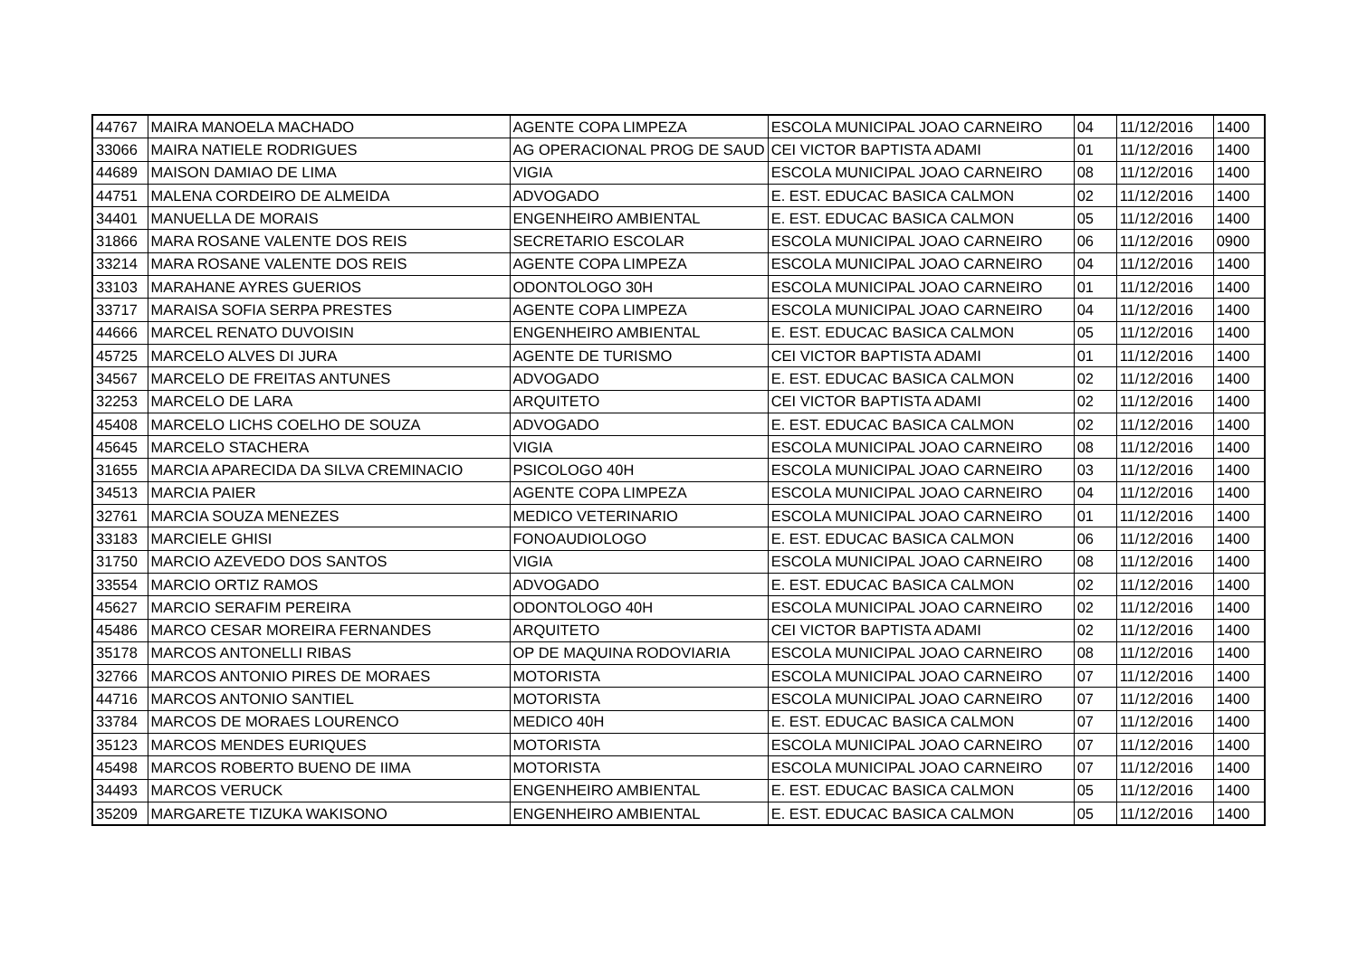| 44767 | MAIRA MANOELA MACHADO | AGENTE COPA LIMPEZA | ESCOLA MUNICIPAL JOAO CARNEIRO | 04 | 11/12/2016 | 1400 |
| 33066 | MAIRA NATIELE RODRIGUES | AG OPERACIONAL PROG DE SAUD | CEI VICTOR BAPTISTA ADAMI | 01 | 11/12/2016 | 1400 |
| 44689 | MAISON DAMIAO DE LIMA | VIGIA | ESCOLA MUNICIPAL JOAO CARNEIRO | 08 | 11/12/2016 | 1400 |
| 44751 | MALENA CORDEIRO DE ALMEIDA | ADVOGADO | E. EST. EDUCAC BASICA CALMON | 02 | 11/12/2016 | 1400 |
| 34401 | MANUELLA DE MORAIS | ENGENHEIRO AMBIENTAL | E. EST. EDUCAC BASICA CALMON | 05 | 11/12/2016 | 1400 |
| 31866 | MARA ROSANE VALENTE DOS REIS | SECRETARIO ESCOLAR | ESCOLA MUNICIPAL JOAO CARNEIRO | 06 | 11/12/2016 | 0900 |
| 33214 | MARA ROSANE VALENTE DOS REIS | AGENTE COPA LIMPEZA | ESCOLA MUNICIPAL JOAO CARNEIRO | 04 | 11/12/2016 | 1400 |
| 33103 | MARAHANE AYRES GUERIOS | ODONTOLOGO 30H | ESCOLA MUNICIPAL JOAO CARNEIRO | 01 | 11/12/2016 | 1400 |
| 33717 | MARAISA SOFIA SERPA PRESTES | AGENTE COPA LIMPEZA | ESCOLA MUNICIPAL JOAO CARNEIRO | 04 | 11/12/2016 | 1400 |
| 44666 | MARCEL RENATO DUVOISIN | ENGENHEIRO AMBIENTAL | E. EST. EDUCAC BASICA CALMON | 05 | 11/12/2016 | 1400 |
| 45725 | MARCELO ALVES DI JURA | AGENTE DE TURISMO | CEI VICTOR BAPTISTA ADAMI | 01 | 11/12/2016 | 1400 |
| 34567 | MARCELO DE FREITAS ANTUNES | ADVOGADO | E. EST. EDUCAC BASICA CALMON | 02 | 11/12/2016 | 1400 |
| 32253 | MARCELO DE LARA | ARQUITETO | CEI VICTOR BAPTISTA ADAMI | 02 | 11/12/2016 | 1400 |
| 45408 | MARCELO LICHS COELHO DE SOUZA | ADVOGADO | E. EST. EDUCAC BASICA CALMON | 02 | 11/12/2016 | 1400 |
| 45645 | MARCELO STACHERA | VIGIA | ESCOLA MUNICIPAL JOAO CARNEIRO | 08 | 11/12/2016 | 1400 |
| 31655 | MARCIA APARECIDA DA SILVA CREMINACIO | PSICOLOGO 40H | ESCOLA MUNICIPAL JOAO CARNEIRO | 03 | 11/12/2016 | 1400 |
| 34513 | MARCIA PAIER | AGENTE COPA LIMPEZA | ESCOLA MUNICIPAL JOAO CARNEIRO | 04 | 11/12/2016 | 1400 |
| 32761 | MARCIA SOUZA MENEZES | MEDICO VETERINARIO | ESCOLA MUNICIPAL JOAO CARNEIRO | 01 | 11/12/2016 | 1400 |
| 33183 | MARCIELE GHISI | FONOAUDIOLOGO | E. EST. EDUCAC BASICA CALMON | 06 | 11/12/2016 | 1400 |
| 31750 | MARCIO AZEVEDO DOS SANTOS | VIGIA | ESCOLA MUNICIPAL JOAO CARNEIRO | 08 | 11/12/2016 | 1400 |
| 33554 | MARCIO ORTIZ RAMOS | ADVOGADO | E. EST. EDUCAC BASICA CALMON | 02 | 11/12/2016 | 1400 |
| 45627 | MARCIO SERAFIM PEREIRA | ODONTOLOGO 40H | ESCOLA MUNICIPAL JOAO CARNEIRO | 02 | 11/12/2016 | 1400 |
| 45486 | MARCO CESAR MOREIRA FERNANDES | ARQUITETO | CEI VICTOR BAPTISTA ADAMI | 02 | 11/12/2016 | 1400 |
| 35178 | MARCOS ANTONELLI RIBAS | OP DE MAQUINA RODOVIARIA | ESCOLA MUNICIPAL JOAO CARNEIRO | 08 | 11/12/2016 | 1400 |
| 32766 | MARCOS ANTONIO PIRES DE MORAES | MOTORISTA | ESCOLA MUNICIPAL JOAO CARNEIRO | 07 | 11/12/2016 | 1400 |
| 44716 | MARCOS ANTONIO SANTIEL | MOTORISTA | ESCOLA MUNICIPAL JOAO CARNEIRO | 07 | 11/12/2016 | 1400 |
| 33784 | MARCOS DE MORAES LOURENCO | MEDICO 40H | E. EST. EDUCAC BASICA CALMON | 07 | 11/12/2016 | 1400 |
| 35123 | MARCOS MENDES EURIQUES | MOTORISTA | ESCOLA MUNICIPAL JOAO CARNEIRO | 07 | 11/12/2016 | 1400 |
| 45498 | MARCOS ROBERTO BUENO DE IIMA | MOTORISTA | ESCOLA MUNICIPAL JOAO CARNEIRO | 07 | 11/12/2016 | 1400 |
| 34493 | MARCOS VERUCK | ENGENHEIRO AMBIENTAL | E. EST. EDUCAC BASICA CALMON | 05 | 11/12/2016 | 1400 |
| 35209 | MARGARETE TIZUKA WAKISONO | ENGENHEIRO AMBIENTAL | E. EST. EDUCAC BASICA CALMON | 05 | 11/12/2016 | 1400 |